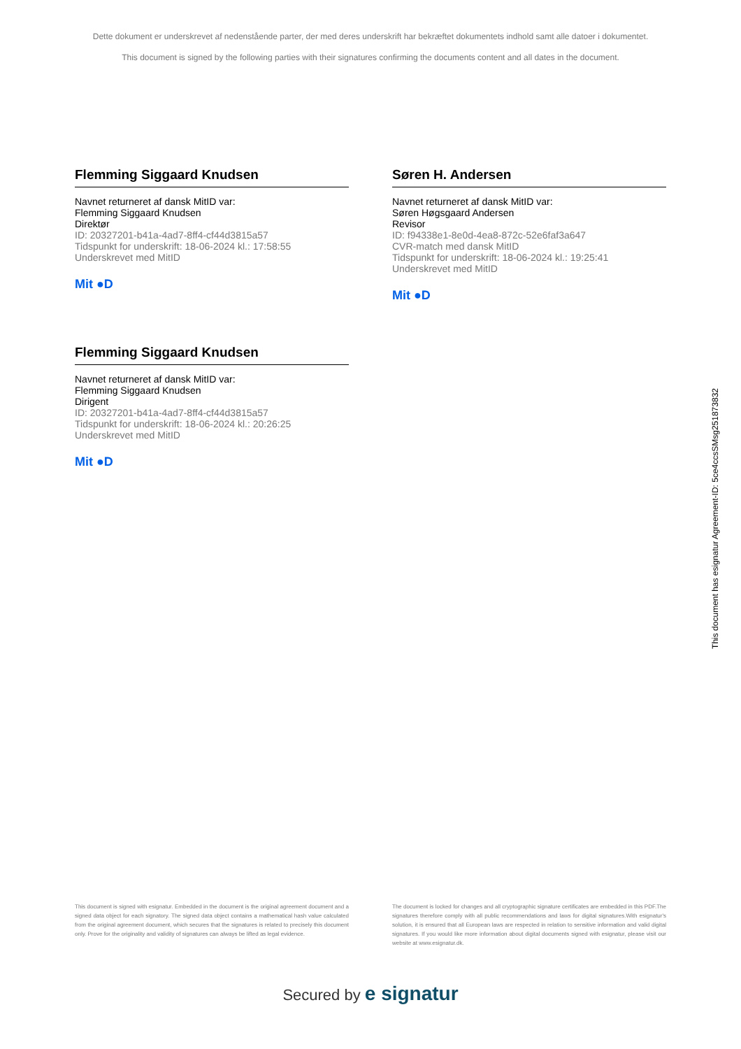Dette dokument er underskrevet af nedenstående parter, der med deres underskrift har bekræftet dokumentets indhold samt alle datoer i dokumentet.
This document is signed by the following parties with their signatures confirming the documents content and all dates in the document.
Flemming Siggaard Knudsen
Navnet returneret af dansk MitID var:
Flemming Siggaard Knudsen
Direktør
ID: 20327201-b41a-4ad7-8ff4-cf44d3815a57
Tidspunkt for underskrift: 18-06-2024 kl.: 17:58:55
Underskrevet med MitID
Mit ●D
Søren H. Andersen
Navnet returneret af dansk MitID var:
Søren Høgsgaard Andersen
Revisor
ID: f94338e1-8e0d-4ea8-872c-52e6faf3a647
CVR-match med dansk MitID
Tidspunkt for underskrift: 18-06-2024 kl.: 19:25:41
Underskrevet med MitID
Mit ●D
Flemming Siggaard Knudsen
Navnet returneret af dansk MitID var:
Flemming Siggaard Knudsen
Dirigent
ID: 20327201-b41a-4ad7-8ff4-cf44d3815a57
Tidspunkt for underskrift: 18-06-2024 kl.: 20:26:25
Underskrevet med MitID
Mit ●D
This document has esignatur Agreement-ID: 5ce4ccsSMsg251873832
This document is signed with esignatur. Embedded in the document is the original agreement document and a signed data object for each signatory. The signed data object contains a mathematical hash value calculated from the original agreement document, which secures that the signatures is related to precisely this document only. Prove for the originality and validity of signatures can always be lifted as legal evidence.
The document is locked for changes and all cryptographic signature certificates are embedded in this PDF.The signatures therefore comply with all public recommendations and laws for digital signatures.With esignatur's solution, it is ensured that all European laws are respected in relation to sensitive information and valid digital signatures. If you would like more information about digital documents signed with esignatur, please visit our website at www.esignatur.dk.
Secured by e signatur